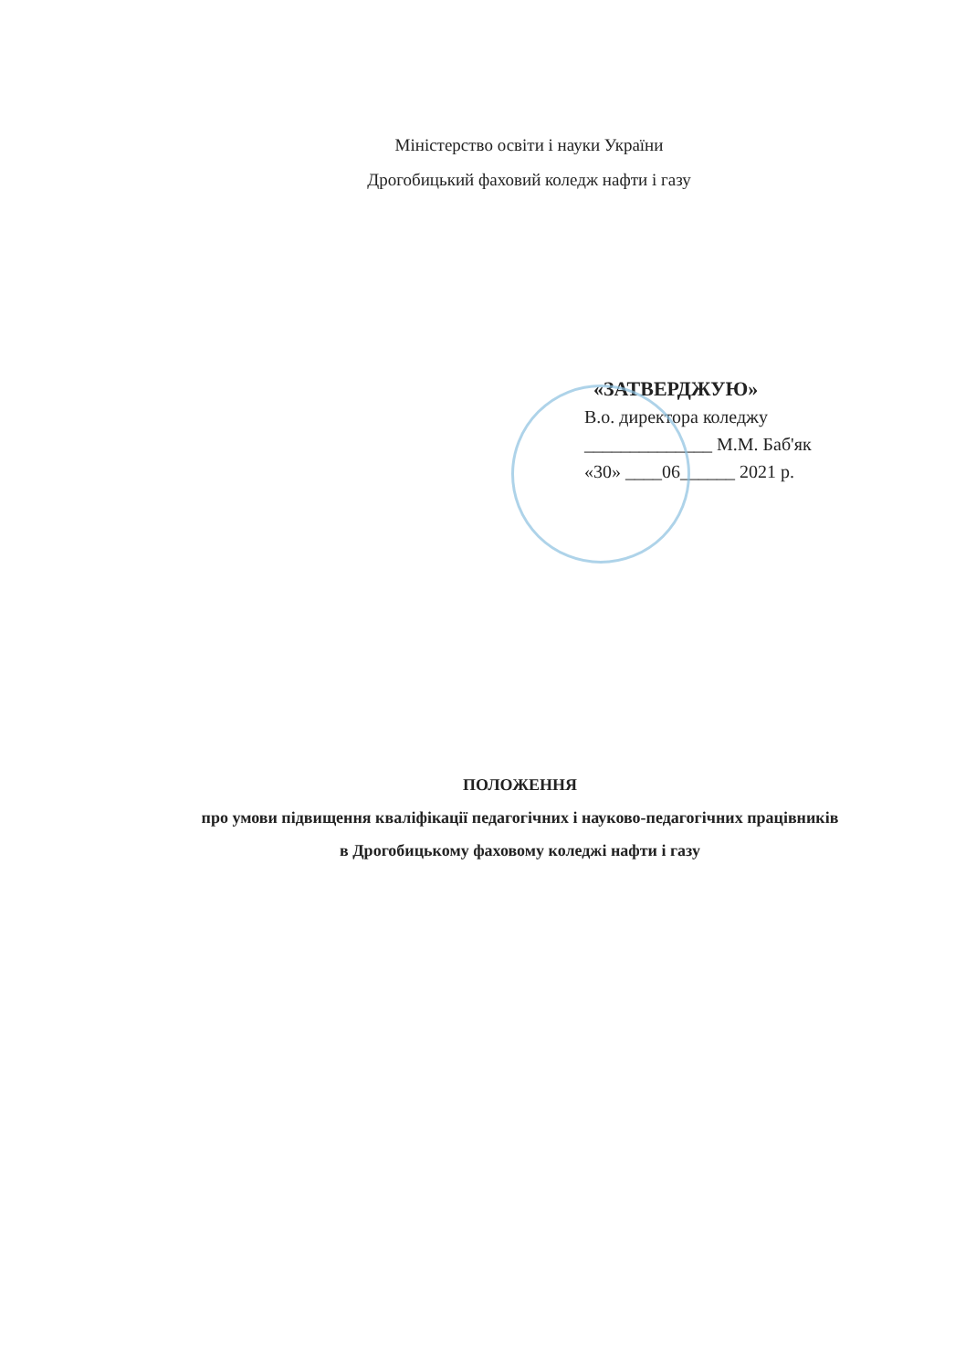Міністерство освіти і науки України
Дрогобицький фаховий коледж нафти і газу
«ЗАТВЕРДЖУЮ»
В.о. директора коледжу
______________ М.М. Баб'як
«30» ____06______ 2021 р.
ПОЛОЖЕННЯ
про умови підвищення кваліфікації педагогічних і науково-педагогічних працівників
в Дрогобицькому фаховому коледжі нафти і газу